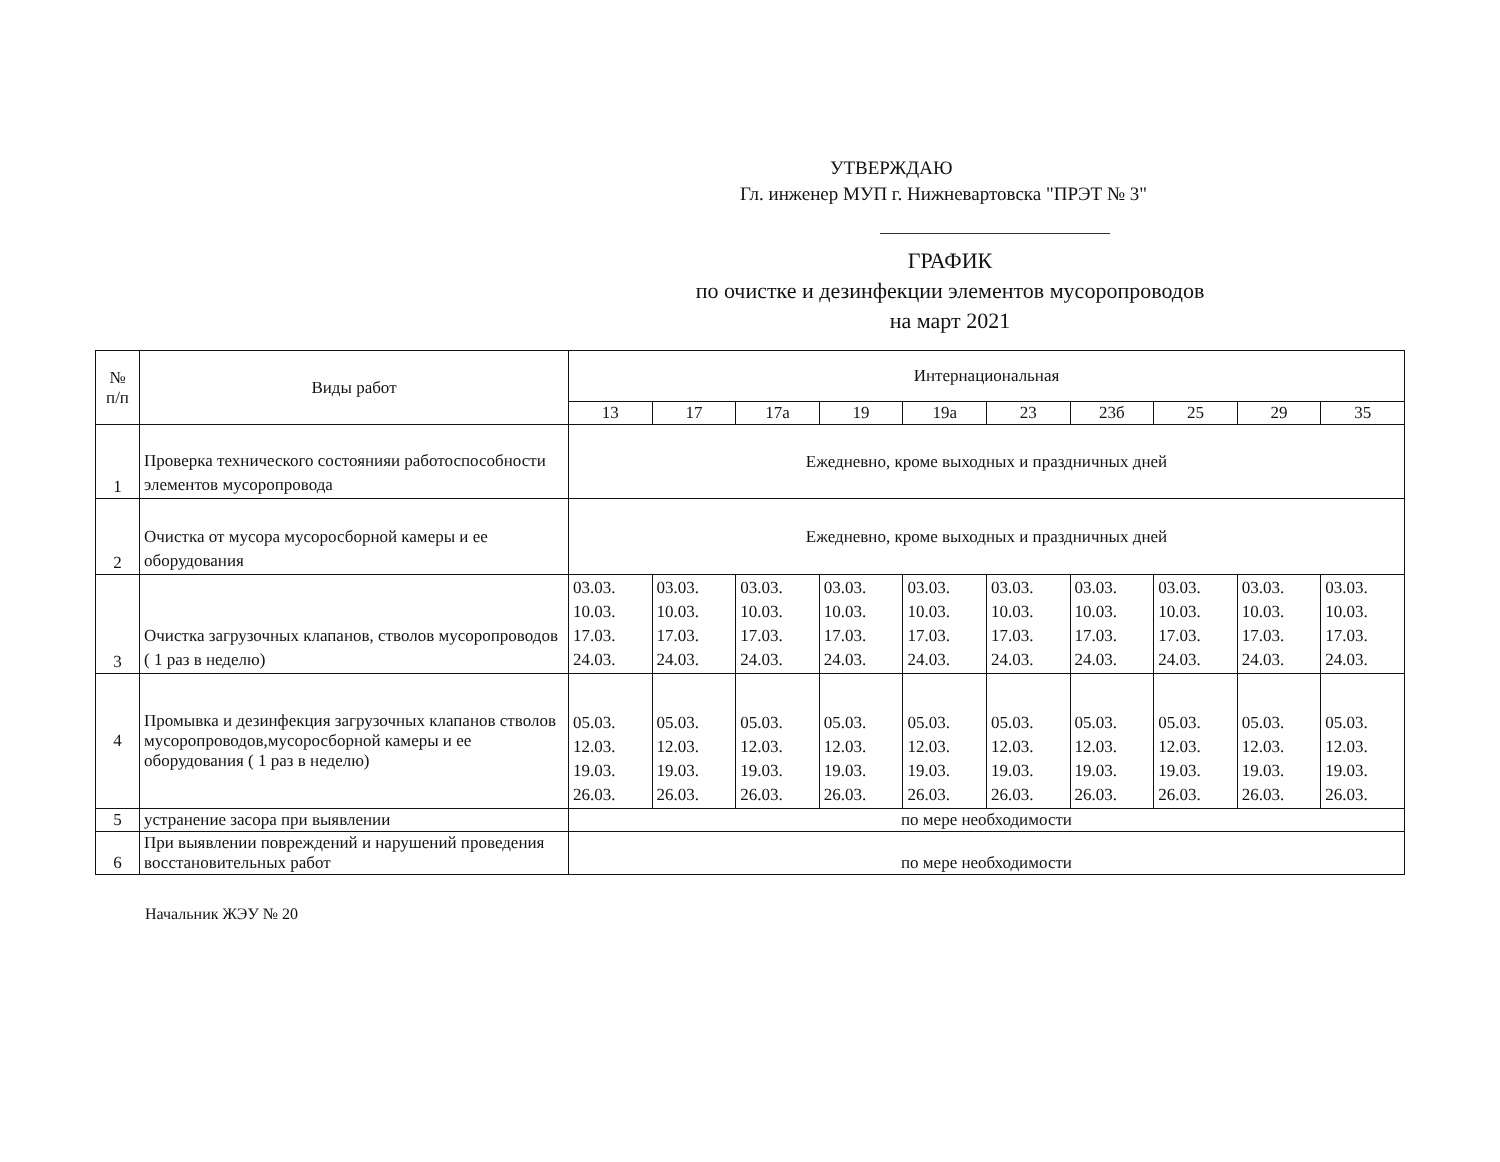УТВЕРЖДАЮ
Гл. инженер МУП г. Нижневартовска "ПРЭТ № 3"
ГРАФИК
по очистке и дезинфекции элементов мусоропроводов
на март 2021
| № п/п | Виды работ | Интернациональная | | | | | | | | | |
| --- | --- | --- | --- | --- | --- | --- | --- | --- | --- | --- | --- |
| | | 13 | 17 | 17а | 19 | 19а | 23 | 23б | 25 | 29 | 35 |
| 1 | Проверка технического состоянияи работоспособности элементов мусоропровода | Ежедневно, кроме выходных и праздничных дней | | | | | | | | | |
| 2 | Очистка от мусора мусоросборной камеры и ее оборудования | Ежедневно, кроме выходных и праздничных дней | | | | | | | | | |
| 3 | Очистка загрузочных клапанов, стволов мусоропроводов ( 1 раз в неделю) | 03.03. 10.03. 17.03. 24.03. | 03.03. 10.03. 17.03. 24.03. | 03.03. 10.03. 17.03. 24.03. | 03.03. 10.03. 17.03. 24.03. | 03.03. 10.03. 17.03. 24.03. | 03.03. 10.03. 17.03. 24.03. | 03.03. 10.03. 17.03. 24.03. | 03.03. 10.03. 17.03. 24.03. | 03.03. 10.03. 17.03. 24.03. | 03.03. 10.03. 17.03. 24.03. |
| 4 | Промывка и дезинфекция загрузочных клапанов стволов мусоропроводов,мусоросборной камеры и ее оборудования ( 1 раз в неделю) | 05.03. 12.03. 19.03. 26.03. | 05.03. 12.03. 19.03. 26.03. | 05.03. 12.03. 19.03. 26.03. | 05.03. 12.03. 19.03. 26.03. | 05.03. 12.03. 19.03. 26.03. | 05.03. 12.03. 19.03. 26.03. | 05.03. 12.03. 19.03. 26.03. | 05.03. 12.03. 19.03. 26.03. | 05.03. 12.03. 19.03. 26.03. | 05.03. 12.03. 19.03. 26.03. |
| 5 | устранение засора при выявлении | по мере необходимости | | | | | | | | | |
| 6 | При выявлении повреждений и нарушений проведения восстановительных работ | по мере необходимости | | | | | | | | | |
Начальник ЖЭУ № 20